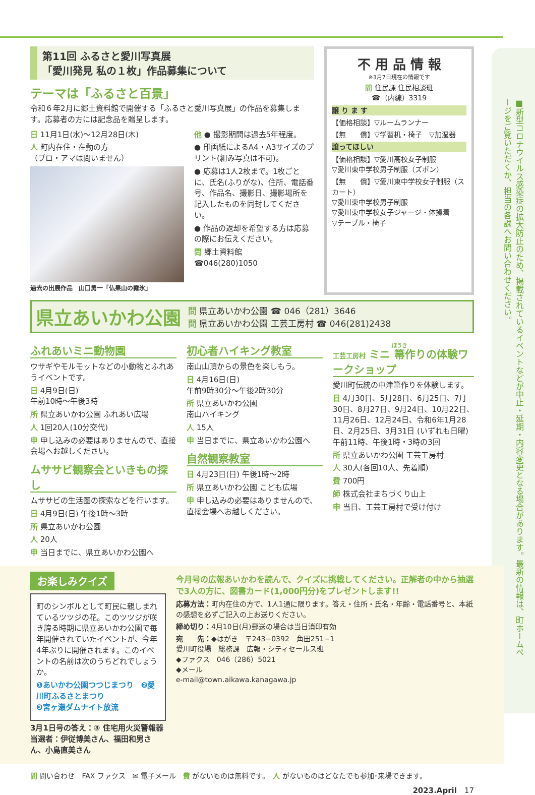■新型コロナウイルス感染症の拡大防止のため、掲載されているイベントなどが中止・延期・内容変更となる場合があります。最新の情報は、町ホームページをご覧いただくか、担当の各課へお問い合わせください。
第11回 ふるさと愛川写真展
「愛川発見 私の１枚」作品募集について
テーマは「ふるさと百景」
令和６年2月に郷土資料館で開催する「ふるさと愛川写真展」の作品を募集します。応募者の方には記念品を贈呈します。
日 11月1日(水)～12月28日(木)
人 町内在住・在勤の方
（プロ・アマは問いません）
過去の出展作品　山口勇一「仏果山の霧氷」
他 ● 撮影期間は過去5年程度。
● 印画紙によるA4・A3サイズのプリント(組み写真は不可)。
● 応募は1人2枚まで。1枚ごとに、氏名(ふりがな)、住所、電話番号、作品名、撮影日、撮影場所を記入したものを同封してください。
● 作品の返却を希望する方は応募の際にお伝えください。
問 郷土資料館
☎046(280)1050
不 用 品 情 報
※3月7日現在の情報です
問 住民課 住民相談班
☎（内線）3319
譲 り ま す
【価格相談】▽ルームランナー
【無　　償】▽学習机・椅子　▽加湿器
譲ってほしい
【価格相談】▽愛川高校女子制服
▽愛川東中学校男子制服（ズボン）
【無　　償】▽愛川東中学校女子制服（スカート）
▽愛川東中学校男子制服
▽愛川東中学校女子ジャージ・体操着
▽テーブル・椅子
県立あいかわ公園
問 県立あいかわ公園 ☎ 046（281）3646
問 県立あいかわ公園 工芸工房村 ☎ 046(281)2438
ふれあいミニ動物園
ウサギやモルモットなどの小動物とふれあうイベントです。
日 4月9日(日)
午前10時～午後3時
所 県立あいかわ公園 ふれあい広場
人 1回20人(10分交代)
申 申し込みの必要はありませんので、直接会場へお越しください。
ムササビ観察会といきもの探し
ムササビの生活圏の探索などを行います。
日 4月9日(日) 午後1時～3時
所 県立あいかわ公園
人 20人
申 当日までに、県立あいかわ公園へ
初心者ハイキング教室
南山山頂からの景色を楽しもう。
日 4月16日(日)
午前9時30分～午後2時30分
所 県立あいかわ公園
南山ハイキング
人 15人
申 当日までに、県立あいかわ公園へ
自然観察教室
日 4月23日(日) 午後1時～2時
所 県立あいかわ公園 こども広場
申 申し込みの必要はありませんので、直接会場へお越しください。
工芸工房村 ミニ 箒作りの体験ワークショップ
愛川町伝統の中津箒作りを体験します。
日 4月30日、5月28日、6月25日、7月30日、8月27日、9月24日、10月22日、11月26日、12月24日、令和6年1月28日、2月25日、3月31日 (いずれも日曜)
午前11時、午後1時・3時の3回
所 県立あいかわ公園 工芸工房村
人 30人(各回10人、先着順)
費 700円
師 株式会社まちづくり山上
申 当日、工芸工房村で受け付け
お楽しみクイズ
町のシンボルとして町民に親しまれているツツジの花。このツツジが咲き誇る時期に県立あいかわ公園で毎年開催されていたイベントが、今年4年ぶりに開催されます。このイベントの名前は次のうちどれでしょうか。
❶あいかわ公園つつじまつり　❷愛川町ふるさとまつり
❸宮ヶ瀬ダムナイト放流
3月1日号の答え：③ 住宅用火災警報器
当選者：伊従博美さん、福田和男さん、小島直美さん
今月号の広報あいかわを読んで、クイズに挑戦してください。正解者の中から抽選で3人の方に、図書カード(1,000円分)をプレゼントします!!
応募方法：町内在住の方で、1人1通に限ります。答え・住所・氏名・年齢・電話番号と、本紙の感想を必ずご記入の上お送りください。
締め切り：4月10日(月)郵送の場合は当日消印有効
宛　　先：◆はがき　〒243−0392　角田251−1
愛川町役場　総務課　広報・シティセールス班
◆ファクス　046（286）5021
◆メール
e-mail@town.aikawa.kanagawa.jp
問 問い合わせ　FAX ファクス　✉ 電子メール　費 がないものは無料です。　人 がないものはどなたでも参加･来場できます。
2023.April　17